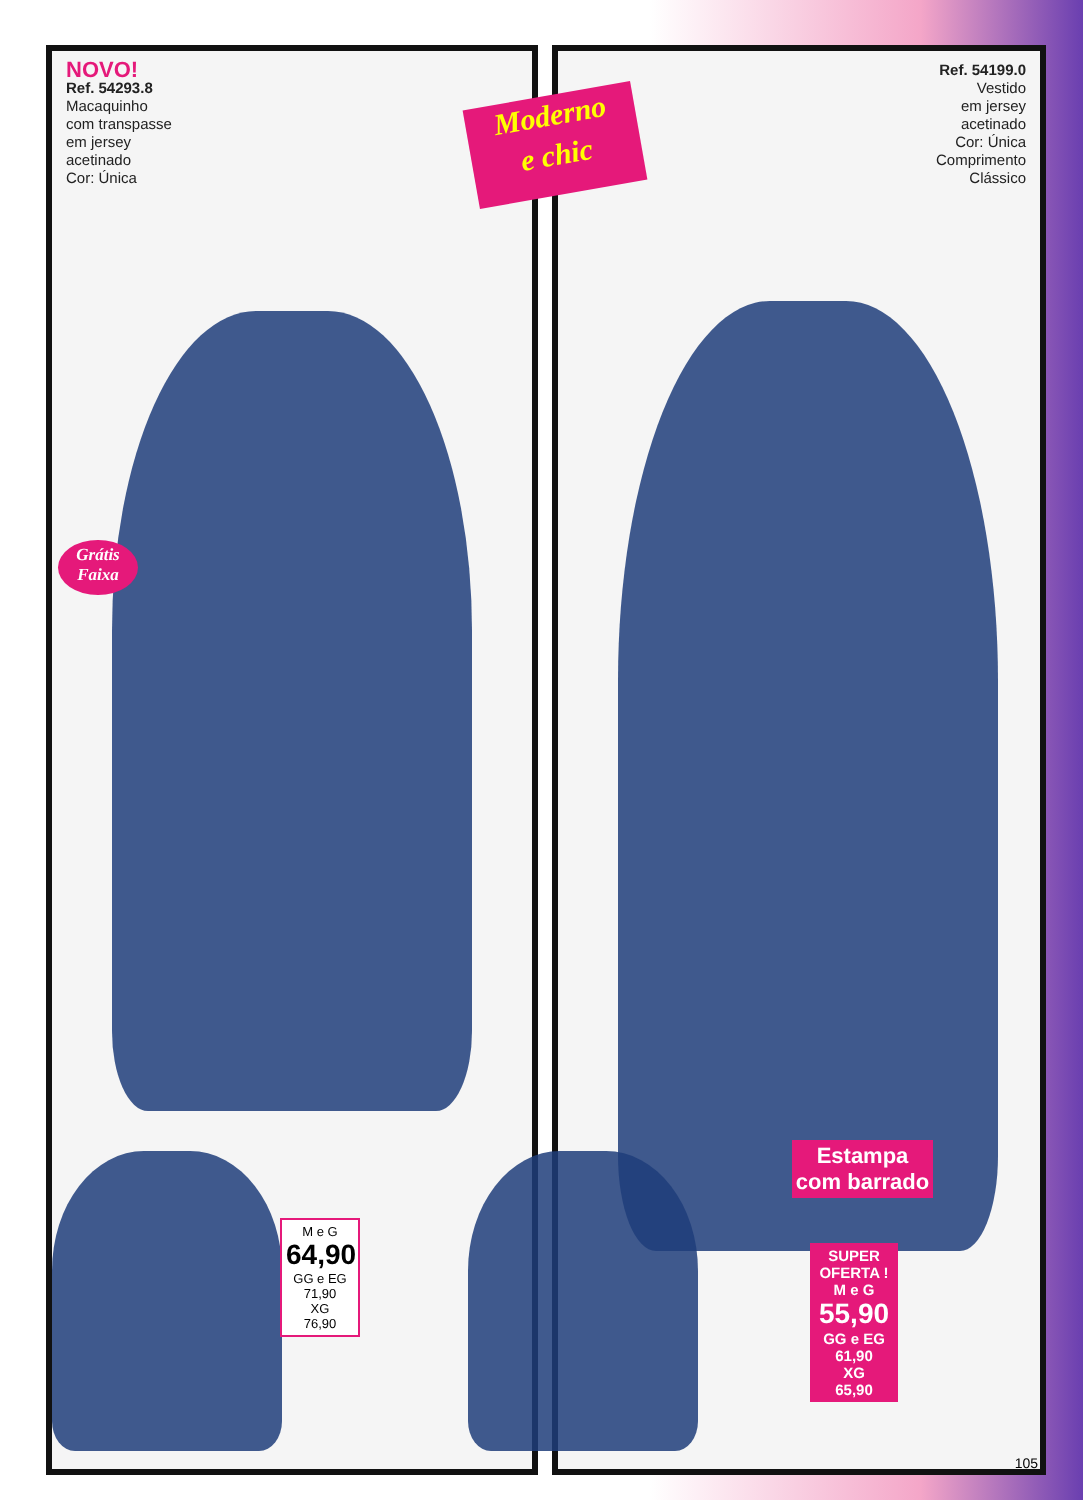NOVO!
Ref. 54293.8
Macaquinho
com transpasse
em jersey
acetinado
Cor: Única
Ref. 54199.0
Vestido
em jersey
acetinado
Cor: Única
Comprimento
Clássico
Moderno
e chic
Grátis
Faixa
M e G
64,90
GG e EG
71,90
XG
76,90
Estampa
com barrado
SUPER
OFERTA !
M e G
55,90
GG e EG
61,90
XG
65,90
105